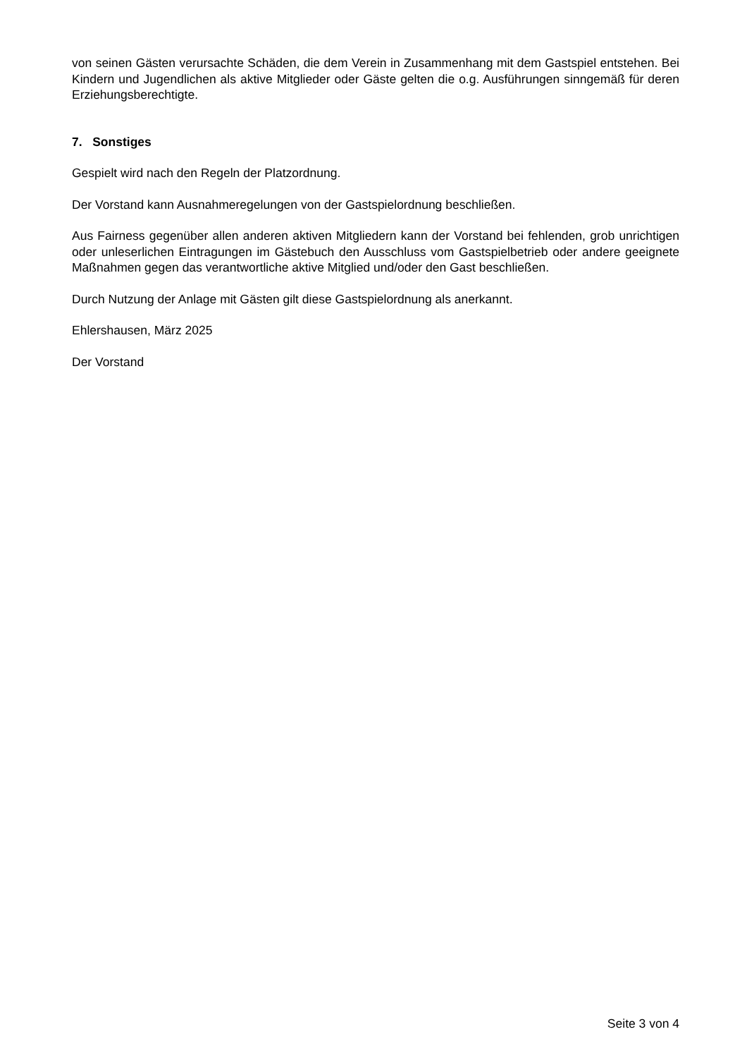von seinen Gästen verursachte Schäden, die dem Verein in Zusammenhang mit dem Gastspiel entstehen. Bei Kindern und Jugendlichen als aktive Mitglieder oder Gäste gelten die o.g. Ausführungen sinngemäß für deren Erziehungsberechtigte.
7. Sonstiges
Gespielt wird nach den Regeln der Platzordnung.
Der Vorstand kann Ausnahmeregelungen von der Gastspielordnung beschließen.
Aus Fairness gegenüber allen anderen aktiven Mitgliedern kann der Vorstand bei fehlenden, grob unrichtigen oder unleserlichen Eintragungen im Gästebuch den Ausschluss vom Gastspielbetrieb oder andere geeignete Maßnahmen gegen das verantwortliche aktive Mitglied und/oder den Gast beschließen.
Durch Nutzung der Anlage mit Gästen gilt diese Gastspielordnung als anerkannt.
Ehlershausen, März 2025
Der Vorstand
Seite 3 von 4